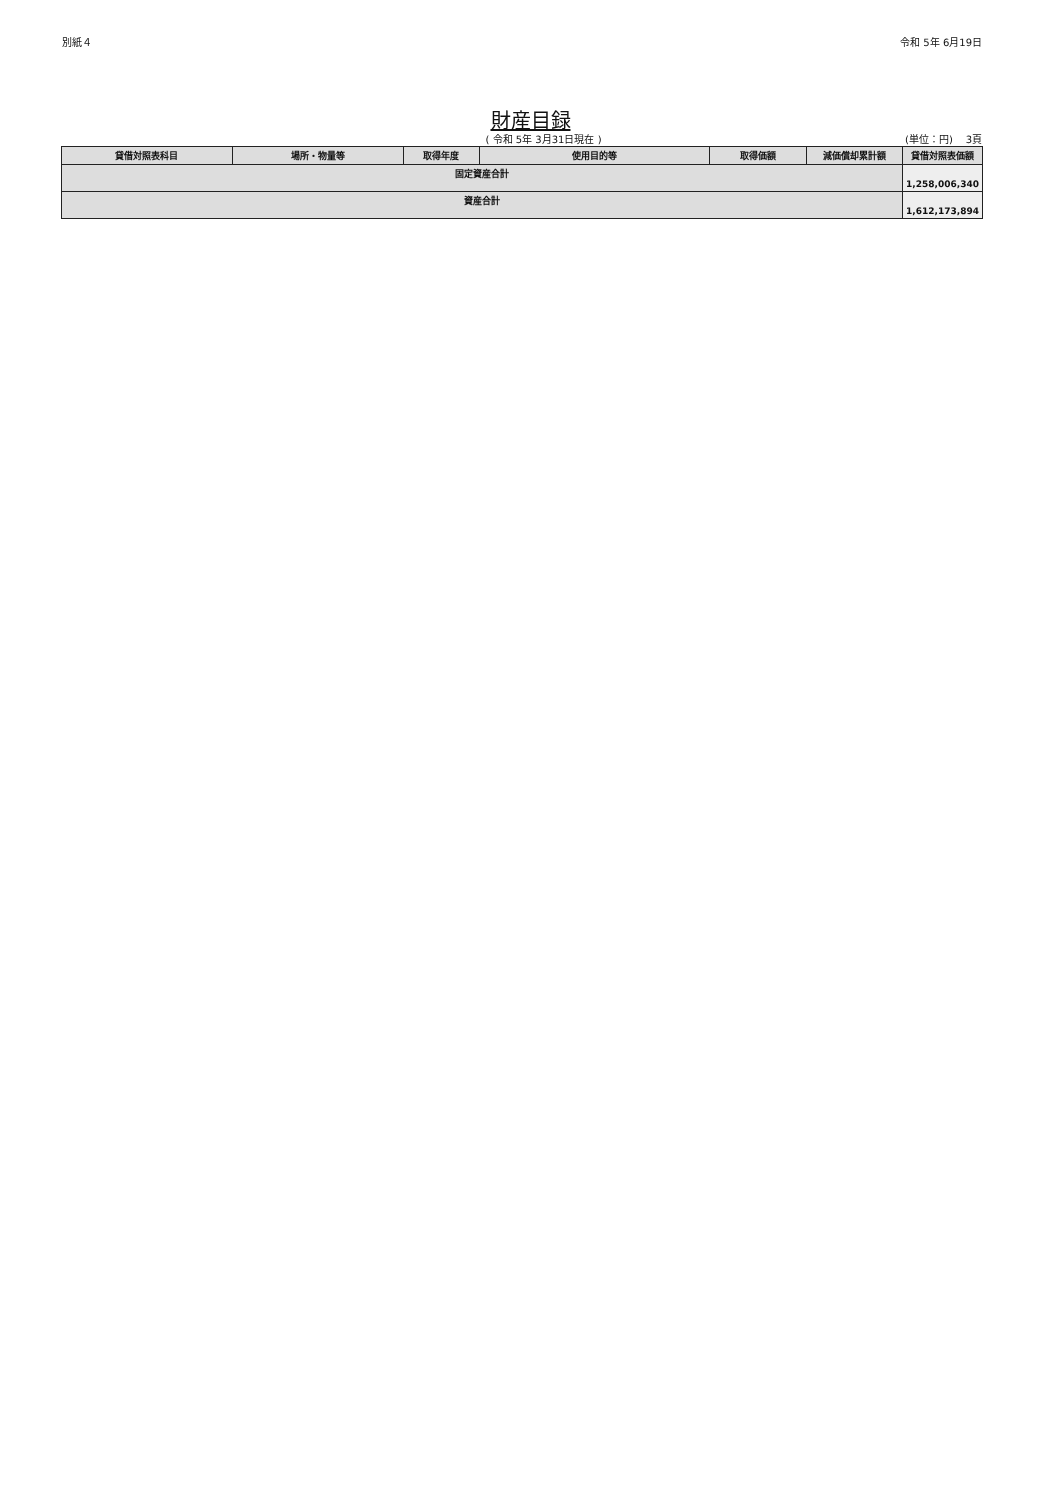別紙４ 令和 5年 6月19日
財産目録
( 令和 5年 3月31日現在 ) (単位：円) 3頁
| 貸借対照表科目 | 場所・物量等 | 取得年度 | 使用目的等 | 取得価額 | 減価償却累計額 | 貸借対照表価額 |
| --- | --- | --- | --- | --- | --- | --- |
| 固定資産合計 | | | | | | 1,258,006,340 |
| 資産合計 | | | | | | 1,612,173,894 |